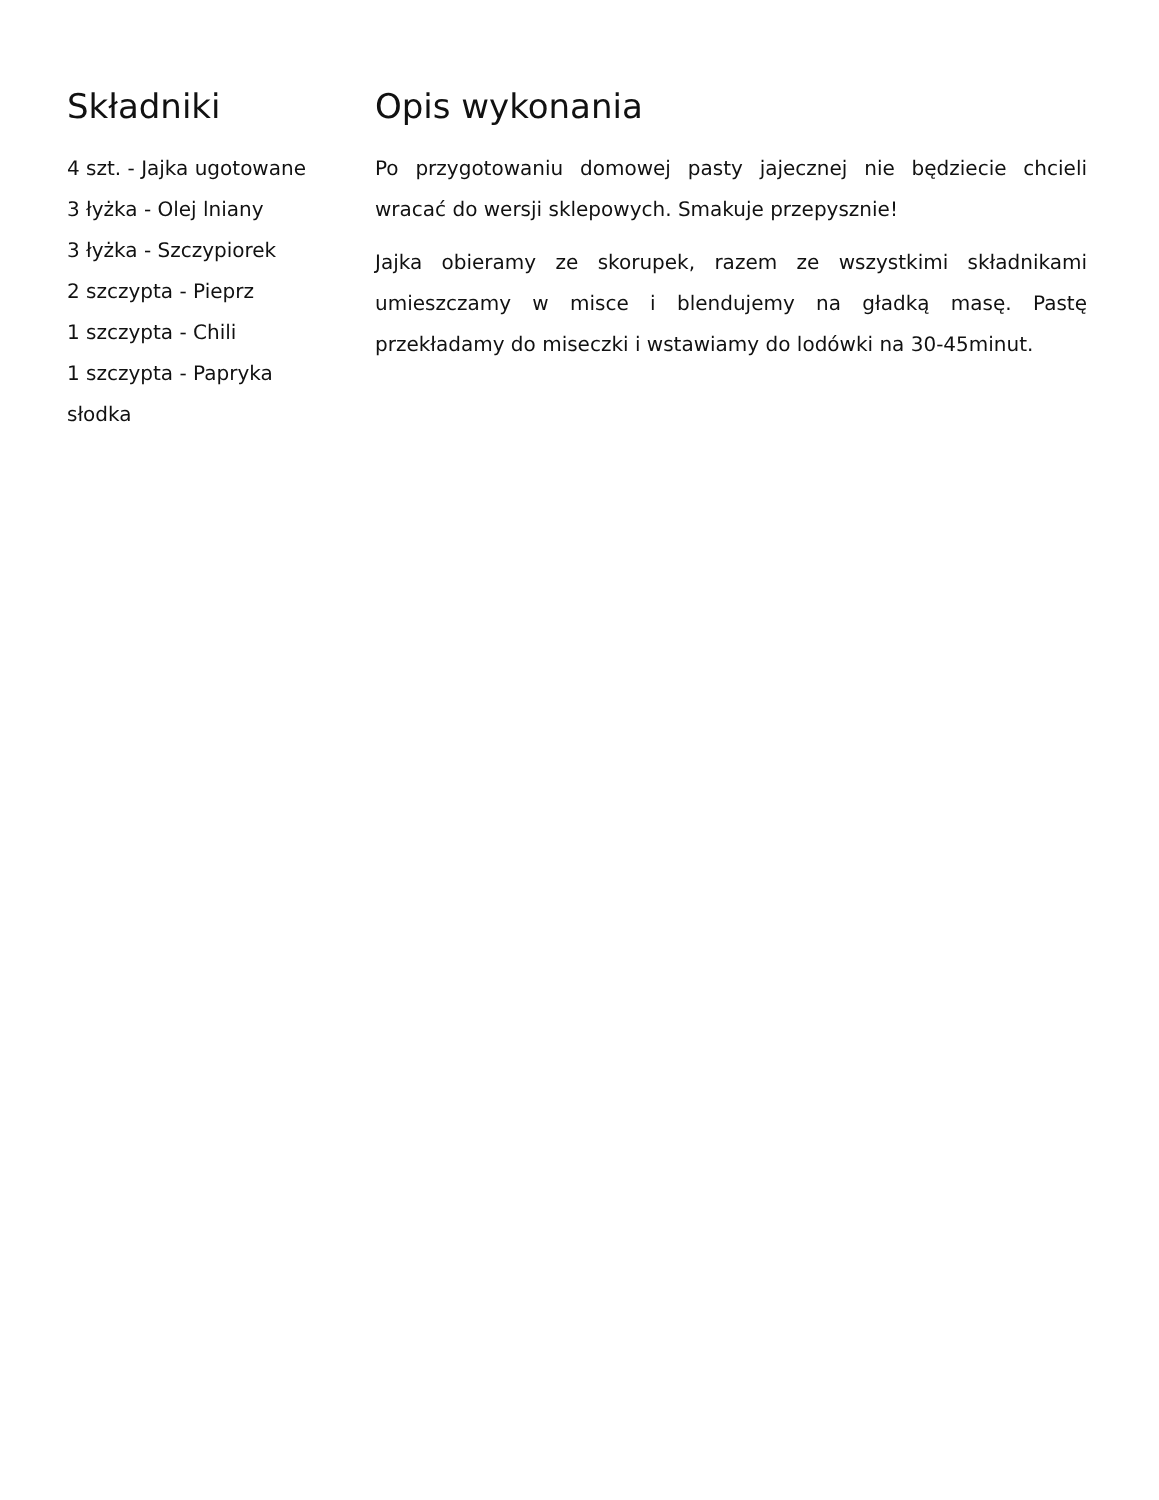Składniki
4 szt. - Jajka ugotowane
3 łyżka - Olej lniany
3 łyżka - Szczypiorek
2 szczypta - Pieprz
1 szczypta - Chili
1 szczypta - Papryka słodka
Opis wykonania
Po przygotowaniu domowej pasty jajecznej nie będziecie chcieli wracać do wersji sklepowych. Smakuje przepysznie!
Jajka obieramy ze skorupek, razem ze wszystkimi składnikami umieszczamy w misce i blendujemy na gładką masę. Pastę przekładamy do miseczki i wstawiamy do lodówki na 30-45minut.